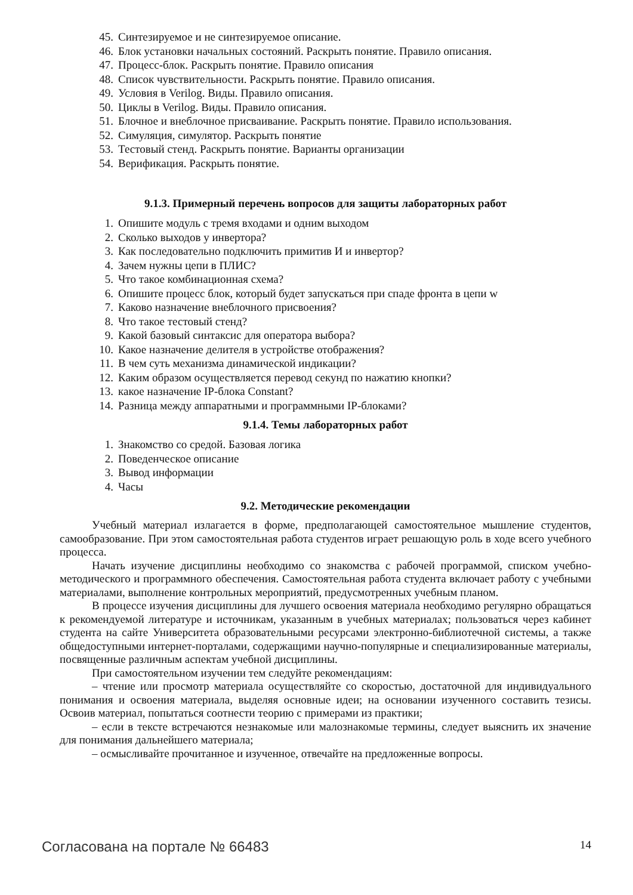45. Синтезируемое и не синтезируемое описание.
46. Блок установки начальных состояний. Раскрыть понятие. Правило описания.
47. Процесс-блок. Раскрыть понятие. Правило описания
48. Список чувствительности. Раскрыть понятие. Правило описания.
49. Условия в Verilog. Виды. Правило описания.
50. Циклы в Verilog. Виды. Правило описания.
51. Блочное и внеблочное присваивание. Раскрыть понятие. Правило использования.
52. Симуляция, симулятор. Раскрыть понятие
53. Тестовый стенд. Раскрыть понятие. Варианты организации
54. Верификация. Раскрыть понятие.
9.1.3. Примерный перечень вопросов для защиты лабораторных работ
1. Опишите модуль с тремя входами и одним выходом
2. Сколько выходов у инвертора?
3. Как последовательно подключить примитив И и инвертор?
4. Зачем нужны цепи в ПЛИС?
5. Что такое комбинационная схема?
6. Опишите процесс блок, который будет запускаться при спаде фронта в цепи w
7. Каково назначение внеблочного присвоения?
8. Что такое тестовый стенд?
9. Какой базовый синтаксис для оператора выбора?
10. Какое назначение делителя в устройстве отображения?
11. В чем суть механизма динамической индикации?
12. Каким образом осуществляется перевод секунд по нажатию кнопки?
13. какое назначение IP-блока Constant?
14. Разница между аппаратными и программными IP-блоками?
9.1.4. Темы лабораторных работ
1. Знакомство со средой. Базовая логика
2. Поведенческое описание
3. Вывод информации
4. Часы
9.2. Методические рекомендации
Учебный материал излагается в форме, предполагающей самостоятельное мышление студентов, самообразование. При этом самостоятельная работа студентов играет решающую роль в ходе всего учебного процесса.
Начать изучение дисциплины необходимо со знакомства с рабочей программой, списком учебно-методического и программного обеспечения. Самостоятельная работа студента включает работу с учебными материалами, выполнение контрольных мероприятий, предусмотренных учебным планом.
В процессе изучения дисциплины для лучшего освоения материала необходимо регулярно обращаться к рекомендуемой литературе и источникам, указанным в учебных материалах; пользоваться через кабинет студента на сайте Университета образовательными ресурсами электронно-библиотечной системы, а также общедоступными интернет-порталами, содержащими научно-популярные и специализированные материалы, посвященные различным аспектам учебной дисциплины.
При самостоятельном изучении тем следуйте рекомендациям:
– чтение или просмотр материала осуществляйте со скоростью, достаточной для индивидуального понимания и освоения материала, выделяя основные идеи; на основании изученного составить тезисы. Освоив материал, попытаться соотнести теорию с примерами из практики;
– если в тексте встречаются незнакомые или малознакомые термины, следует выяснить их значение для понимания дальнейшего материала;
– осмысливайте прочитанное и изученное, отвечайте на предложенные вопросы.
Согласована на портале № 66483 14